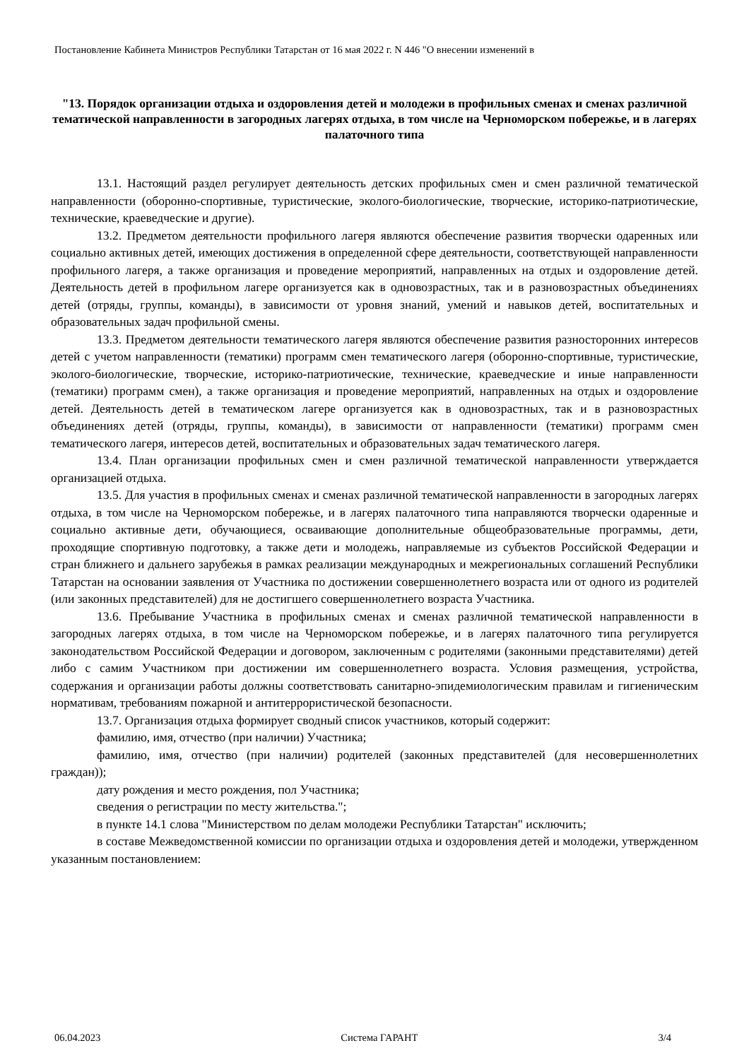Постановление Кабинета Министров Республики Татарстан от 16 мая 2022 г. N 446 "О внесении изменений в
"13. Порядок организации отдыха и оздоровления детей и молодежи в профильных сменах и сменах различной тематической направленности в загородных лагерях отдыха, в том числе на Черноморском побережье, и в лагерях палаточного типа
13.1. Настоящий раздел регулирует деятельность детских профильных смен и смен различной тематической направленности (оборонно-спортивные, туристические, эколого-биологические, творческие, историко-патриотические, технические, краеведческие и другие).
13.2. Предметом деятельности профильного лагеря являются обеспечение развития творчески одаренных или социально активных детей, имеющих достижения в определенной сфере деятельности, соответствующей направленности профильного лагеря, а также организация и проведение мероприятий, направленных на отдых и оздоровление детей. Деятельность детей в профильном лагере организуется как в одновозрастных, так и в разновозрастных объединениях детей (отряды, группы, команды), в зависимости от уровня знаний, умений и навыков детей, воспитательных и образовательных задач профильной смены.
13.3. Предметом деятельности тематического лагеря являются обеспечение развития разносторонних интересов детей с учетом направленности (тематики) программ смен тематического лагеря (оборонно-спортивные, туристические, эколого-биологические, творческие, историко-патриотические, технические, краеведческие и иные направленности (тематики) программ смен), а также организация и проведение мероприятий, направленных на отдых и оздоровление детей. Деятельность детей в тематическом лагере организуется как в одновозрастных, так и в разновозрастных объединениях детей (отряды, группы, команды), в зависимости от направленности (тематики) программ смен тематического лагеря, интересов детей, воспитательных и образовательных задач тематического лагеря.
13.4. План организации профильных смен и смен различной тематической направленности утверждается организацией отдыха.
13.5. Для участия в профильных сменах и сменах различной тематической направленности в загородных лагерях отдыха, в том числе на Черноморском побережье, и в лагерях палаточного типа направляются творчески одаренные и социально активные дети, обучающиеся, осваивающие дополнительные общеобразовательные программы, дети, проходящие спортивную подготовку, а также дети и молодежь, направляемые из субъектов Российской Федерации и стран ближнего и дальнего зарубежья в рамках реализации международных и межрегиональных соглашений Республики Татарстан на основании заявления от Участника по достижении совершеннолетнего возраста или от одного из родителей (или законных представителей) для не достигшего совершеннолетнего возраста Участника.
13.6. Пребывание Участника в профильных сменах и сменах различной тематической направленности в загородных лагерях отдыха, в том числе на Черноморском побережье, и в лагерях палаточного типа регулируется законодательством Российской Федерации и договором, заключенным с родителями (законными представителями) детей либо с самим Участником при достижении им совершеннолетнего возраста. Условия размещения, устройства, содержания и организации работы должны соответствовать санитарно-эпидемиологическим правилам и гигиеническим нормативам, требованиям пожарной и антитеррористической безопасности.
13.7. Организация отдыха формирует сводный список участников, который содержит:
фамилию, имя, отчество (при наличии) Участника;
фамилию, имя, отчество (при наличии) родителей (законных представителей (для несовершеннолетних граждан));
дату рождения и место рождения, пол Участника;
сведения о регистрации по месту жительства.";
в пункте 14.1 слова "Министерством по делам молодежи Республики Татарстан" исключить;
в составе Межведомственной комиссии по организации отдыха и оздоровления детей и молодежи, утвержденном указанным постановлением:
06.04.2023 Система ГАРАНТ 3/4